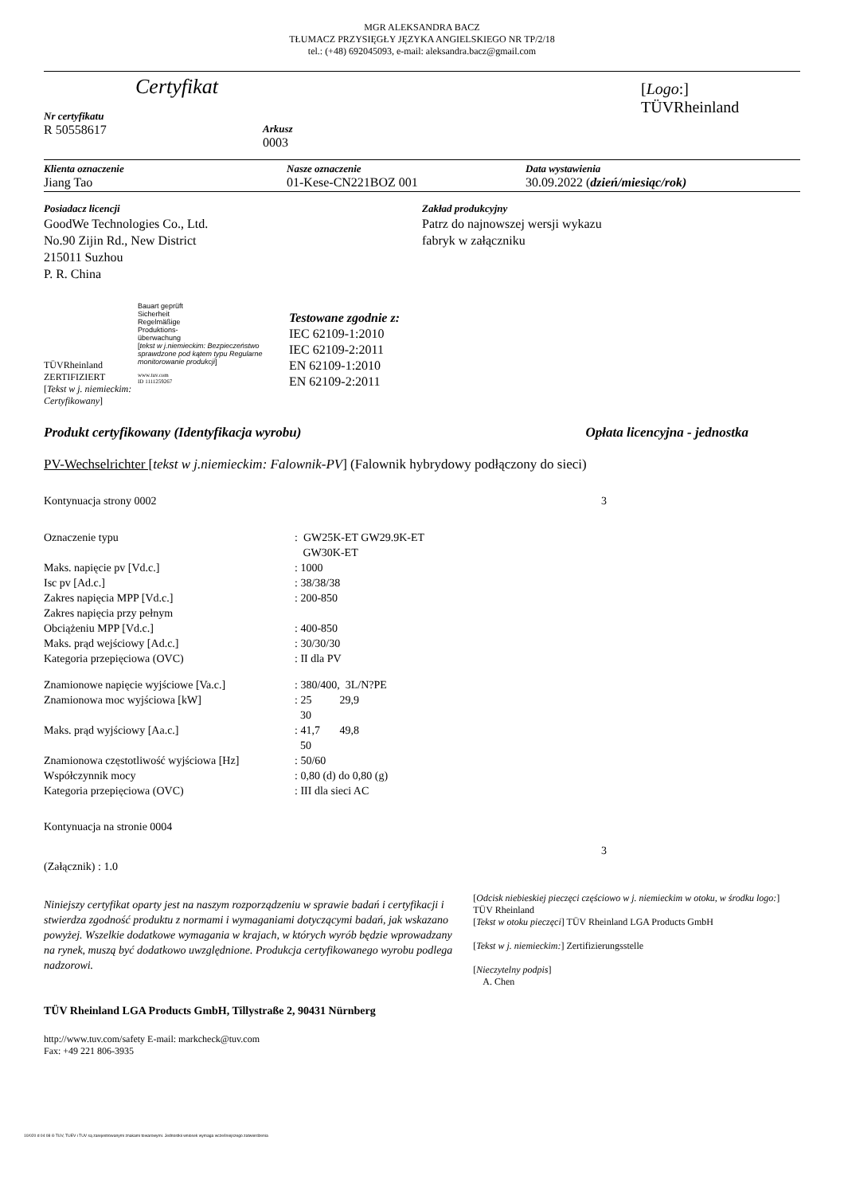MGR ALEKSANDRA BACZ
TŁUMACZ PRZYSIĘGŁY JĘZYKA ANGIELSKIEGO NR TP/2/18
tel.: (+48) 692045093, e-mail: aleksandra.bacz@gmail.com
Certyfikat
Nr certyfikatu
R 50558617
Arkusz
0003
[Logo:]
TÜVRheinland
Klienta oznaczenie
Jiang Tao
Nasze oznaczenie
01-Kese-CN221BOZ 001
Data wystawienia
30.09.2022 (dzień/miesiąc/rok)
Posiadacz licencji
GoodWe Technologies Co., Ltd.
No.90 Zijin Rd., New District
215011 Suzhou
P. R. China
Zakład produkcyjny
Patrz do najnowszej wersji wykazu
fabryk w załączniku
TÜVRheinland
ZERTIFIZIERT
[Tekst w j. niemieckim: Certyfikowany]
Bauart geprüft
Sicherheit
Regelmäßige
Produktions-
überwachung
[tekst w j.niemieckim: Bezpieczeństwo sprawdzone pod kątem typu Regularne monitorowanie produkcji]
www.tuv.com
ID 1111259267
Testowane zgodnie z:
IEC 62109-1:2010
IEC 62109-2:2011
EN 62109-1:2010
EN 62109-2:2011
Produkt certyfikowany (Identyfikacja wyrobu) Opłata licencyjna - jednostka
PV-Wechselrichter [tekst w j.niemieckim: Falownik-PV] (Falownik hybrydowy podłączony do sieci)
Kontynuacja strony 0002 3
| Oznaczenie typu | : GW25K-ET GW29.9K-ET GW30K-ET |
| Maks. napięcie pv [Vd.c.] | : 1000 |
| Isc pv [Ad.c.] | : 38/38/38 |
| Zakres napięcia MPP [Vd.c.] | : 200-850 |
| Zakres napięcia przy pełnym Obciążeniu MPP [Vd.c.] | : 400-850 |
| Maks. prąd wejściowy [Ad.c.] | : 30/30/30 |
| Kategoria przepięciowa (OVC) | : II dla PV |
| Znamionowe napięcie wyjściowe [Va.c.] | : 380/400, 3L/N?PE |
| Znamionowa moc wyjściowa [kW] | : 25 29,9 30 |
| Maks. prąd wyjściowy [Aa.c.] | : 41,7 49,8 50 |
| Znamionowa częstotliwość wyjściowa [Hz] | : 50/60 |
| Współczynnik mocy | : 0,80 (d) do 0,80 (g) |
| Kategoria przepięciowa (OVC) | : III dla sieci AC |
Kontynuacja na stronie 0004
(Załącznik) : 1.0 3
Niniejszy certyfikat oparty jest na naszym rozporządzeniu w sprawie badań i certyfikacji i stwierdza zgodność produktu z normami i wymaganiami dotyczącymi badań, jak wskazano powyżej. Wszelkie dodatkowe wymagania w krajach, w których wyrób będzie wprowadzany na rynek, muszą być dodatkowo uwzględnione. Produkcja certyfikowanego wyrobu podlega nadzorowi.
TÜV Rheinland LGA Products GmbH, Tillystraße 2, 90431 Nürnberg
http://www.tuv.com/safety E-mail: markcheck@tuv.com
Fax: +49 221 806-3935
[Odcisk niebieskiej pieczęci częściowo w j. niemieckim w otoku, w środku logo:] TÜV Rheinland
[Tekst w otoku pieczęci] TÜV Rheinland LGA Products GmbH
[Tekst w j. niemieckim:] Zertifizierungsstelle
[Nieczytelny podpis]
A. Chen
10/020 d 04 08 ® TUV, TUEV i TUV są zarejestrowanymi znakami towarowymi. Jednostkii wniosek wymaga wcześniejszego zatwierdzenia